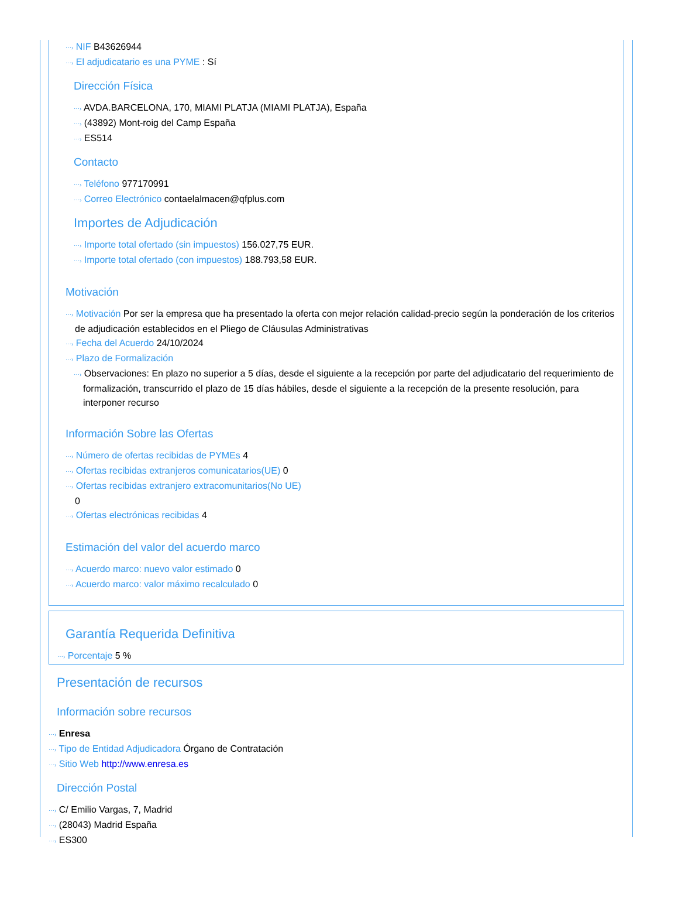⋯› NIF B43626944
⋯› El adjudicatario es una PYME : Sí
Dirección Física
⋯› AVDA.BARCELONA, 170, MIAMI PLATJA (MIAMI PLATJA), España
⋯› (43892) Mont-roig del Camp España
⋯› ES514
Contacto
⋯› Teléfono 977170991
⋯› Correo Electrónico contaelalmacen@qfplus.com
Importes de Adjudicación
⋯› Importe total ofertado (sin impuestos) 156.027,75 EUR.
⋯› Importe total ofertado (con impuestos) 188.793,58 EUR.
Motivación
⋯› Motivación Por ser la empresa que ha presentado la oferta con mejor relación calidad-precio según la ponderación de los criterios de adjudicación establecidos en el Pliego de Cláusulas Administrativas
⋯› Fecha del Acuerdo 24/10/2024
⋯› Plazo de Formalización
⋯› Observaciones: En plazo no superior a 5 días, desde el siguiente a la recepción por parte del adjudicatario del requerimiento de formalización, transcurrido el plazo de 15 días hábiles, desde el siguiente a la recepción de la presente resolución, para interponer recurso
Información Sobre las Ofertas
⋯› Número de ofertas recibidas de PYMEs 4
⋯› Ofertas recibidas extranjeros comunicatarios(UE) 0
⋯› Ofertas recibidas extranjero extracomunitarios(No UE)
0
⋯› Ofertas electrónicas recibidas 4
Estimación del valor del acuerdo marco
⋯› Acuerdo marco: nuevo valor estimado 0
⋯› Acuerdo marco: valor máximo recalculado 0
Garantía Requerida Definitiva
⋯› Porcentaje 5 %
Presentación de recursos
Información sobre recursos
⋯› Enresa
⋯› Tipo de Entidad Adjudicadora Órgano de Contratación
⋯› Sitio Web http://www.enresa.es
Dirección Postal
⋯› C/ Emilio Vargas, 7, Madrid
⋯› (28043) Madrid España
⋯› ES300